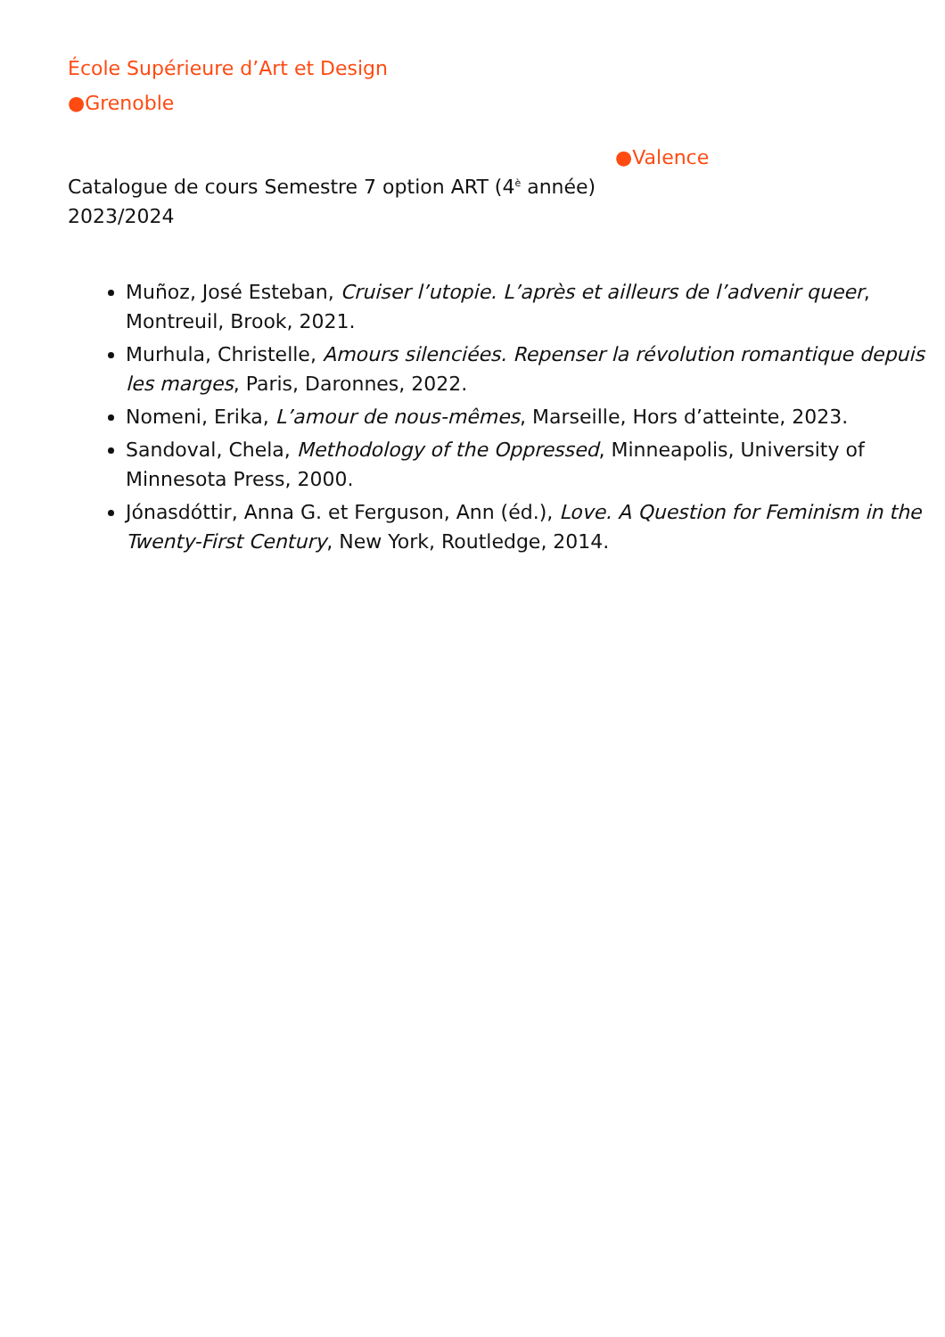École Supérieure d’Art et Design
●Grenoble
●Valence
Catalogue de cours Semestre 7 option ART (4<sup>è</sup> année)
2023/2024
Muñoz, José Esteban, Cruiser l’utopie. L’après et ailleurs de l’advenir queer, Montreuil, Brook, 2021.
Murhula, Christelle, Amours silenciées. Repenser la révolution romantique depuis les marges, Paris, Daronnes, 2022.
Nomeni, Erika, L’amour de nous-mêmes, Marseille, Hors d’atteinte, 2023.
Sandoval, Chela, Methodology of the Oppressed, Minneapolis, University of Minnesota Press, 2000.
Jónasdóttir, Anna G. et Ferguson, Ann (éd.), Love. A Question for Feminism in the Twenty-First Century, New York, Routledge, 2014.